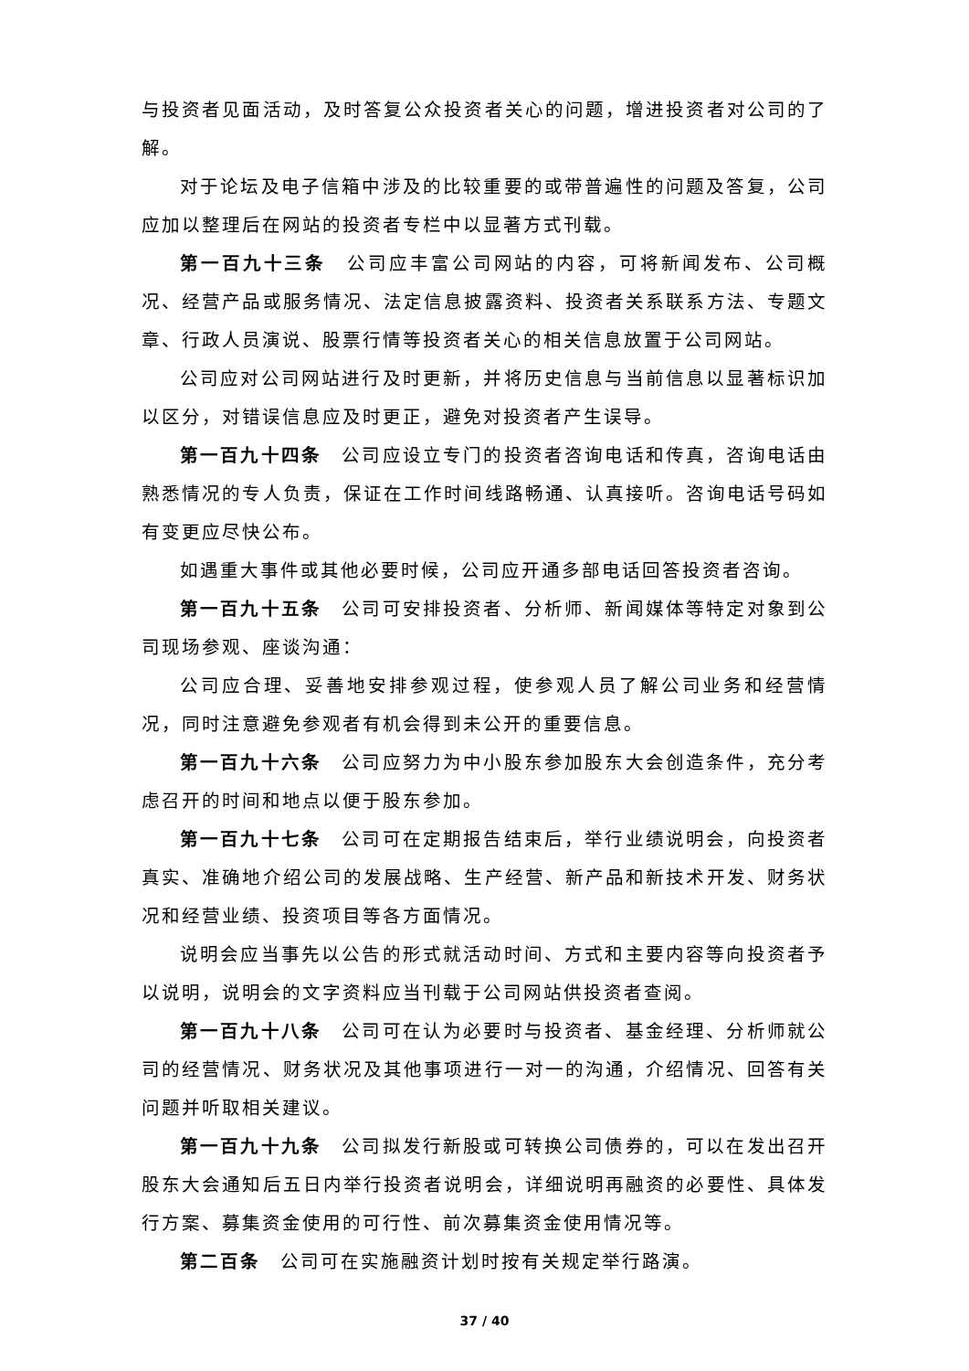与投资者见面活动，及时答复公众投资者关心的问题，增进投资者对公司的了解。
对于论坛及电子信箱中涉及的比较重要的或带普遍性的问题及答复，公司应加以整理后在网站的投资者专栏中以显著方式刊载。
第一百九十三条　公司应丰富公司网站的内容，可将新闻发布、公司概况、经营产品或服务情况、法定信息披露资料、投资者关系联系方法、专题文章、行政人员演说、股票行情等投资者关心的相关信息放置于公司网站。
公司应对公司网站进行及时更新，并将历史信息与当前信息以显著标识加以区分，对错误信息应及时更正，避免对投资者产生误导。
第一百九十四条　公司应设立专门的投资者咨询电话和传真，咨询电话由熟悉情况的专人负责，保证在工作时间线路畅通、认真接听。咨询电话号码如有变更应尽快公布。
如遇重大事件或其他必要时候，公司应开通多部电话回答投资者咨询。
第一百九十五条　公司可安排投资者、分析师、新闻媒体等特定对象到公司现场参观、座谈沟通：
公司应合理、妥善地安排参观过程，使参观人员了解公司业务和经营情况，同时注意避免参观者有机会得到未公开的重要信息。
第一百九十六条　公司应努力为中小股东参加股东大会创造条件，充分考虑召开的时间和地点以便于股东参加。
第一百九十七条　公司可在定期报告结束后，举行业绩说明会，向投资者真实、准确地介绍公司的发展战略、生产经营、新产品和新技术开发、财务状况和经营业绩、投资项目等各方面情况。
说明会应当事先以公告的形式就活动时间、方式和主要内容等向投资者予以说明，说明会的文字资料应当刊载于公司网站供投资者查阅。
第一百九十八条　公司可在认为必要时与投资者、基金经理、分析师就公司的经营情况、财务状况及其他事项进行一对一的沟通，介绍情况、回答有关问题并听取相关建议。
第一百九十九条　公司拟发行新股或可转换公司债券的，可以在发出召开股东大会通知后五日内举行投资者说明会，详细说明再融资的必要性、具体发行方案、募集资金使用的可行性、前次募集资金使用情况等。
第二百条　公司可在实施融资计划时按有关规定举行路演。
37 / 40